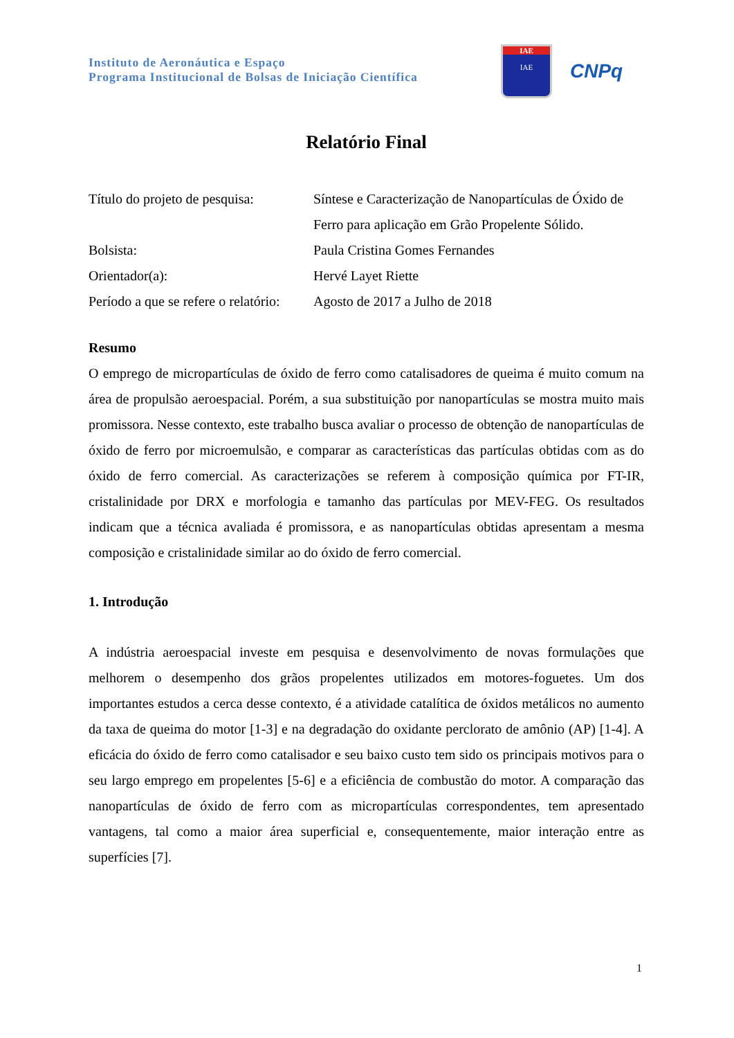Instituto de Aeronáutica e Espaço
Programa Institucional de Bolsas de Iniciação Científica
IAE
IAE
CNPq
Relatório Final
| Título do projeto de pesquisa: | Síntese e Caracterização de Nanopartículas de Óxido de Ferro para aplicação em Grão Propelente Sólido. |
| Bolsista: | Paula Cristina Gomes Fernandes |
| Orientador(a): | Hervé Layet Riette |
| Período a que se refere o relatório: | Agosto de 2017 a Julho de 2018 |
Resumo
O emprego de micropartículas de óxido de ferro como catalisadores de queima é muito comum na área de propulsão aeroespacial. Porém, a sua substituição por nanopartículas se mostra muito mais promissora. Nesse contexto, este trabalho busca avaliar o processo de obtenção de nanopartículas de óxido de ferro por microemulsão, e comparar as características das partículas obtidas com as do óxido de ferro comercial. As caracterizações se referem à composição química por FT-IR, cristalinidade por DRX e morfologia e tamanho das partículas por MEV-FEG. Os resultados indicam que a técnica avaliada é promissora, e as nanopartículas obtidas apresentam a mesma composição e cristalinidade similar ao do óxido de ferro comercial.
1. Introdução
A indústria aeroespacial investe em pesquisa e desenvolvimento de novas formulações que melhorem o desempenho dos grãos propelentes utilizados em motores-foguetes. Um dos importantes estudos a cerca desse contexto, é a atividade catalítica de óxidos metálicos no aumento da taxa de queima do motor [1-3] e na degradação do oxidante perclorato de amônio (AP) [1-4]. A eficácia do óxido de ferro como catalisador e seu baixo custo tem sido os principais motivos para o seu largo emprego em propelentes [5-6] e a eficiência de combustão do motor. A comparação das nanopartículas de óxido de ferro com as micropartículas correspondentes, tem apresentado vantagens, tal como a maior área superficial e, consequentemente, maior interação entre as superfícies [7].
1